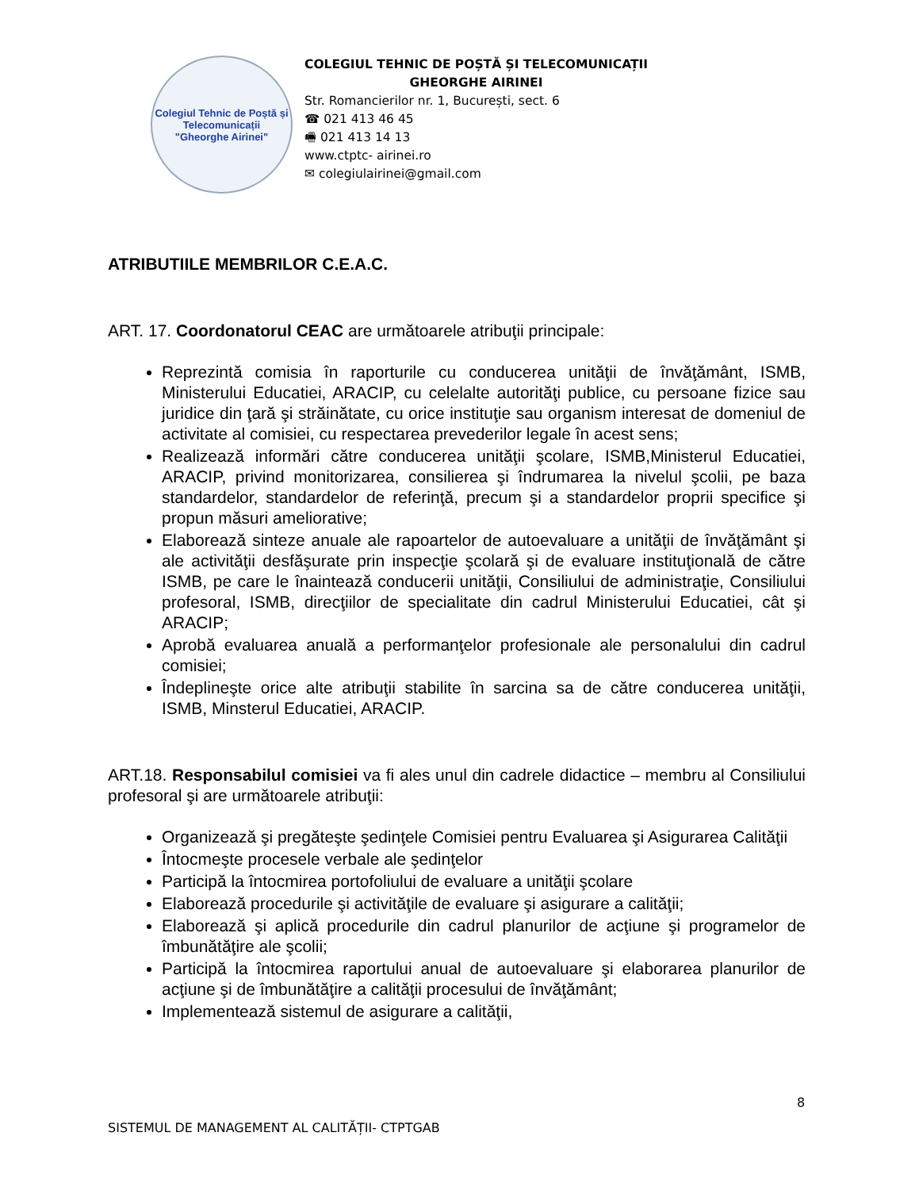Colegiul Tehnic de Poștă și Telecomunicații
"Gheorghe Airinei"
COLEGIUL TEHNIC DE POȘTĂ ȘI TELECOMUNICAȚII
GHEORGHE AIRINEI
Str. Romancierilor nr. 1, București, sect. 6
☎ 021 413 46 45
🖷 021 413 14 13
www.ctptc- airinei.ro
✉ colegiulairinei@gmail.com
ATRIBUTIILE MEMBRILOR C.E.A.C.
ART. 17. Coordonatorul CEAC are următoarele atribuţii principale:
Reprezintă comisia în raporturile cu conducerea unităţii de învăţământ, ISMB, Ministerului Educatiei, ARACIP, cu celelalte autorităţi publice, cu persoane fizice sau juridice din ţară şi străinătate, cu orice instituţie sau organism interesat de domeniul de activitate al comisiei, cu respectarea prevederilor legale în acest sens;
Realizează informări către conducerea unităţii şcolare, ISMB,Ministerul Educatiei, ARACIP, privind monitorizarea, consilierea şi îndrumarea la nivelul şcolii, pe baza standardelor, standardelor de referinţă, precum şi a standardelor proprii specifice şi propun măsuri ameliorative;
Elaborează sinteze anuale ale rapoartelor de autoevaluare a unităţii de învăţământ şi ale activităţii desfăşurate prin inspecţie şcolară şi de evaluare instituţională de către ISMB, pe care le înaintează conducerii unităţii, Consiliului de administraţie, Consiliului profesoral, ISMB, direcţiilor de specialitate din cadrul Ministerului Educatiei, cât şi ARACIP;
Aprobă evaluarea anuală a performanţelor profesionale ale personalului din cadrul comisiei;
Îndeplineşte orice alte atribuţii stabilite în sarcina sa de către conducerea unităţii, ISMB, Minsterul Educatiei, ARACIP.
ART.18. Responsabilul comisiei va fi ales unul din cadrele didactice – membru al Consiliului profesoral şi are următoarele atribuţii:
Organizează şi pregăteşte şedinţele Comisiei pentru Evaluarea şi Asigurarea Calităţii
Întocmeşte procesele verbale ale şedinţelor
Participă la întocmirea portofoliului de evaluare a unităţii şcolare
Elaborează procedurile şi activităţile de evaluare şi asigurare a calităţii;
Elaborează şi aplică procedurile din cadrul planurilor de acţiune şi programelor de îmbunătăţire ale şcolii;
Participă la întocmirea raportului anual de autoevaluare şi elaborarea planurilor de acţiune şi de îmbunătăţire a calităţii procesului de învăţământ;
Implementează sistemul de asigurare a calităţii,
8
SISTEMUL DE MANAGEMENT AL CALITĂȚII- CTPTGAB